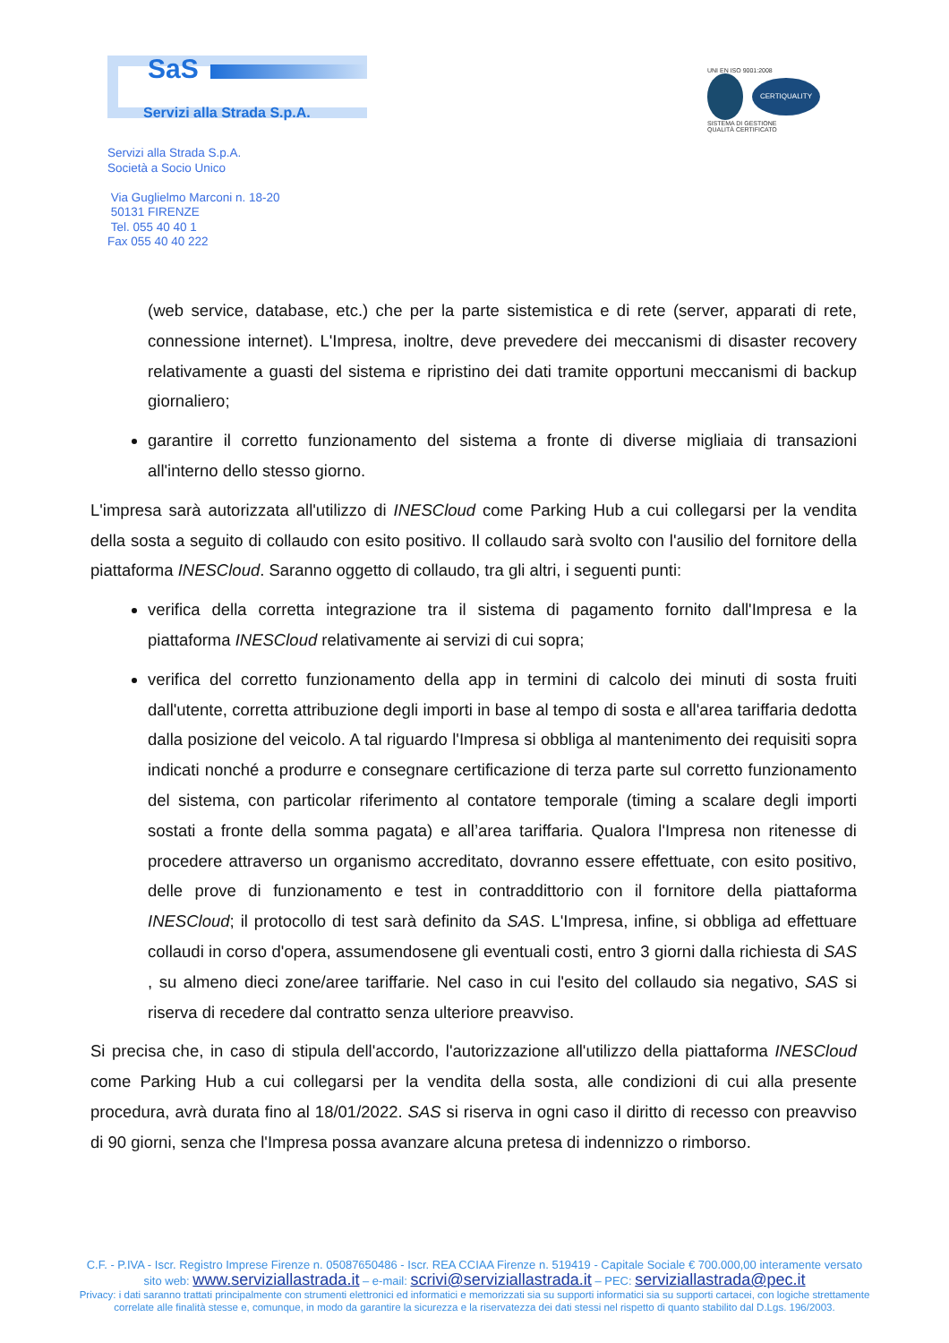SaS
Servizi alla Strada S.p.A.
UNI EN ISO 9001:2008
CERTIQUALITY
SISTEMA DI GESTIONE
QUALITÀ CERTIFICATO
Servizi alla Strada S.p.A.
Società a Socio Unico
Via Guglielmo Marconi n. 18-20
50131 FIRENZE
Tel. 055 40 40 1
Fax 055 40 40 222
(web service, database, etc.) che per la parte sistemistica e di rete (server, apparati di rete, connessione internet). L'Impresa, inoltre, deve prevedere dei meccanismi di disaster recovery relativamente a guasti del sistema e ripristino dei dati tramite opportuni meccanismi di backup giornaliero;
garantire il corretto funzionamento del sistema a fronte di diverse migliaia di transazioni all'interno dello stesso giorno.
L'impresa sarà autorizzata all'utilizzo di INESCloud come Parking Hub a cui collegarsi per la vendita della sosta a seguito di collaudo con esito positivo. Il collaudo sarà svolto con l'ausilio del fornitore della piattaforma INESCloud. Saranno oggetto di collaudo, tra gli altri, i seguenti punti:
verifica della corretta integrazione tra il sistema di pagamento fornito dall'Impresa e la piattaforma INESCloud relativamente ai servizi di cui sopra;
verifica del corretto funzionamento della app in termini di calcolo dei minuti di sosta fruiti dall'utente, corretta attribuzione degli importi in base al tempo di sosta e all'area tariffaria dedotta dalla posizione del veicolo. A tal riguardo l'Impresa si obbliga al mantenimento dei requisiti sopra indicati nonché a produrre e consegnare certificazione di terza parte sul corretto funzionamento del sistema, con particolar riferimento al contatore temporale (timing a scalare degli importi sostati a fronte della somma pagata) e all’area tariffaria. Qualora l'Impresa non ritenesse di procedere attraverso un organismo accreditato, dovranno essere effettuate, con esito positivo, delle prove di funzionamento e test in contraddittorio con il fornitore della piattaforma INESCloud; il protocollo di test sarà definito da SAS. L'Impresa, infine, si obbliga ad effettuare collaudi in corso d'opera, assumendosene gli eventuali costi, entro 3 giorni dalla richiesta di SAS , su almeno dieci zone/aree tariffarie. Nel caso in cui l'esito del collaudo sia negativo, SAS si riserva di recedere dal contratto senza ulteriore preavviso.
Si precisa che, in caso di stipula dell'accordo, l'autorizzazione all'utilizzo della piattaforma INESCloud come Parking Hub a cui collegarsi per la vendita della sosta, alle condizioni di cui alla presente procedura, avrà durata fino al 18/01/2022. SAS si riserva in ogni caso il diritto di recesso con preavviso di 90 giorni, senza che l'Impresa possa avanzare alcuna pretesa di indennizzo o rimborso.
C.F. - P.IVA - Iscr. Registro Imprese Firenze n. 05087650486 - Iscr. REA CCIAA Firenze n. 519419 - Capitale Sociale € 700.000,00 interamente versato
sito web: www.serviziallastrada.it – e-mail: scrivi@serviziallastrada.it – PEC: serviziallastrada@pec.it
Privacy: i dati saranno trattati principalmente con strumenti elettronici ed informatici e memorizzati sia su supporti informatici sia su supporti cartacei, con logiche strettamente
correlate alle finalità stesse e, comunque, in modo da garantire la sicurezza e la riservatezza dei dati stessi nel rispetto di quanto stabilito dal D.Lgs. 196/2003.